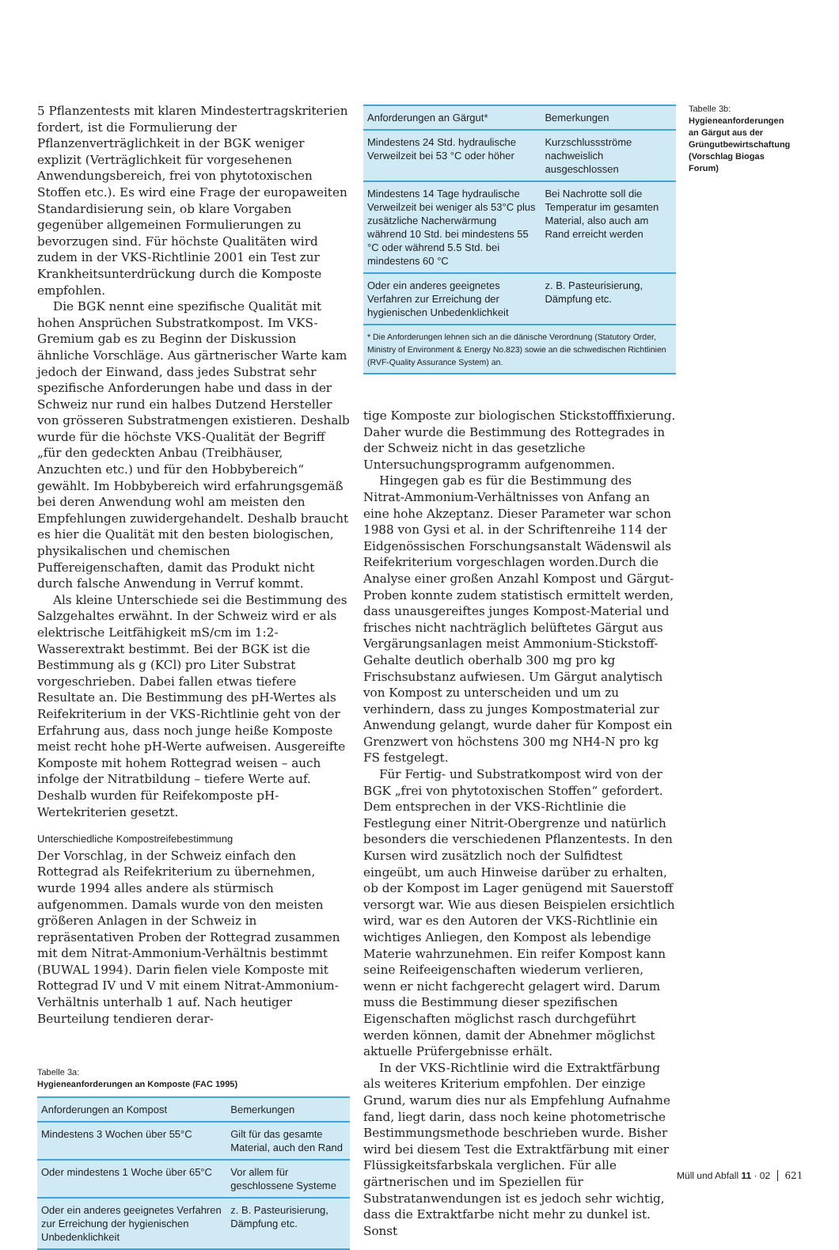5 Pflanzentests mit klaren Mindestertragskriterien fordert, ist die Formulierung der Pflanzenverträglichkeit in der BGK weniger explizit (Verträglichkeit für vorgesehenen Anwendungsbereich, frei von phytotoxischen Stoffen etc.). Es wird eine Frage der europaweiten Standardisierung sein, ob klare Vorgaben gegenüber allgemeinen Formulierungen zu bevorzugen sind. Für höchste Qualitäten wird zudem in der VKS-Richtlinie 2001 ein Test zur Krankheitsunterdrückung durch die Komposte empfohlen.
Die BGK nennt eine spezifische Qualität mit hohen Ansprüchen Substratkompost. Im VKS-Gremium gab es zu Beginn der Diskussion ähnliche Vorschläge. Aus gärtnerischer Warte kam jedoch der Einwand, dass jedes Substrat sehr spezifische Anforderungen habe und dass in der Schweiz nur rund ein halbes Dutzend Hersteller von grösseren Substratmengen existieren. Deshalb wurde für die höchste VKS-Qualität der Begriff „für den gedeckten Anbau (Treibhäuser, Anzuchten etc.) und für den Hobbybereich“ gewählt. Im Hobbybereich wird erfahrungsgemäß bei deren Anwendung wohl am meisten den Empfehlungen zuwidergehandelt. Deshalb braucht es hier die Qualität mit den besten biologischen, physikalischen und chemischen Puffereigenschaften, damit das Produkt nicht durch falsche Anwendung in Verruf kommt.
Als kleine Unterschiede sei die Bestimmung des Salzgehaltes erwähnt. In der Schweiz wird er als elektrische Leitfähigkeit mS/cm im 1:2-Wasserextrakt bestimmt. Bei der BGK ist die Bestimmung als g (KCl) pro Liter Substrat vorgeschrieben. Dabei fallen etwas tiefere Resultate an. Die Bestimmung des pH-Wertes als Reifekriterium in der VKS-Richtlinie geht von der Erfahrung aus, dass noch junge heiße Komposte meist recht hohe pH-Werte aufweisen. Ausgereifte Komposte mit hohem Rottegrad weisen – auch infolge der Nitratbildung – tiefere Werte auf. Deshalb wurden für Reifekomposte pH-Wertekriterien gesetzt.
Unterschiedliche Kompostreifebestimmung
Der Vorschlag, in der Schweiz einfach den Rottegrad als Reifekriterium zu übernehmen, wurde 1994 alles andere als stürmisch aufgenommen. Damals wurde von den meisten größeren Anlagen in der Schweiz in repräsentativen Proben der Rottegrad zusammen mit dem Nitrat-Ammonium-Verhältnis bestimmt (BUWAL 1994). Darin fielen viele Komposte mit Rottegrad IV und V mit einem Nitrat-Ammonium-Verhältnis unterhalb 1 auf. Nach heutiger Beurteilung tendieren derar-
Tabelle 3a:
Hygieneanforderungen an Komposte (FAC 1995)
| Anforderungen an Kompost | Bemerkungen |
| --- | --- |
| Mindestens 3 Wochen über 55°C | Gilt für das gesamte Material, auch den Rand |
| Oder mindestens 1 Woche über 65°C | Vor allem für geschlossene Systeme |
| Oder ein anderes geeignetes Verfahren zur Erreichung der hygienischen Unbedenklichkeit | z. B. Pasteurisierung, Dämpfung etc. |
| Anforderungen an Gärgut* | Bemerkungen |
| --- | --- |
| Mindestens 24 Std. hydraulische Verweilzeit bei 53 °C oder höher | Kurzschlussströme nachweislich ausgeschlossen |
| Mindestens 14 Tage hydraulische Verweilzeit bei weniger als 53°C plus zusätzliche Nacherwärmung während 10 Std. bei mindestens 55 °C oder während 5.5 Std. bei mindestens 60 °C | Bei Nachrotte soll die Temperatur im gesamten Material, also auch am Rand erreicht werden |
| Oder ein anderes geeignetes Verfahren zur Erreichung der hygienischen Unbedenklichkeit | z. B. Pasteurisierung, Dämpfung etc. |
| * Die Anforderungen lehnen sich an die dänische Verordnung (Statutory Order, Ministry of Environment & Energy No.823) sowie an die schwedischen Richtlinien (RVF-Quality Assurance System) an. | |
tige Komposte zur biologischen Stickstofffixierung. Daher wurde die Bestimmung des Rottegrades in der Schweiz nicht in das gesetzliche Untersuchungsprogramm aufgenommen.
Hingegen gab es für die Bestimmung des Nitrat-Ammonium-Verhältnisses von Anfang an eine hohe Akzeptanz. Dieser Parameter war schon 1988 von Gysi et al. in der Schriftenreihe 114 der Eidgenössischen Forschungsanstalt Wädenswil als Reifekriterium vorgeschlagen worden.Durch die Analyse einer großen Anzahl Kompost und Gärgut-Proben konnte zudem statistisch ermittelt werden, dass unausgereiftes junges Kompost-Material und frisches nicht nachträglich belüftetes Gärgut aus Vergärungsanlagen meist Ammonium-Stickstoff-Gehalte deutlich oberhalb 300 mg pro kg Frischsubstanz aufwiesen. Um Gärgut analytisch von Kompost zu unterscheiden und um zu verhindern, dass zu junges Kompostmaterial zur Anwendung gelangt, wurde daher für Kompost ein Grenzwert von höchstens 300 mg NH4-N pro kg FS festgelegt.
Für Fertig- und Substratkompost wird von der BGK „frei von phytotoxischen Stoffen“ gefordert. Dem entsprechen in der VKS-Richtlinie die Festlegung einer Nitrit-Obergrenze und natürlich besonders die verschiedenen Pflanzentests. In den Kursen wird zusätzlich noch der Sulfidtest eingeübt, um auch Hinweise darüber zu erhalten, ob der Kompost im Lager genügend mit Sauerstoff versorgt war. Wie aus diesen Beispielen ersichtlich wird, war es den Autoren der VKS-Richtlinie ein wichtiges Anliegen, den Kompost als lebendige Materie wahrzunehmen. Ein reifer Kompost kann seine Reifeeigenschaften wiederum verlieren, wenn er nicht fachgerecht gelagert wird. Darum muss die Bestimmung dieser spezifischen Eigenschaften möglichst rasch durchgeführt werden können, damit der Abnehmer möglichst aktuelle Prüfergebnisse erhält.
In der VKS-Richtlinie wird die Extraktfärbung als weiteres Kriterium empfohlen. Der einzige Grund, warum dies nur als Empfehlung Aufnahme fand, liegt darin, dass noch keine photometrische Bestimmungsmethode beschrieben wurde. Bisher wird bei diesem Test die Extraktfärbung mit einer Flüssigkeitsfarbskala verglichen. Für alle gärtnerischen und im Speziellen für Substratanwendungen ist es jedoch sehr wichtig, dass die Extraktfarbe nicht mehr zu dunkel ist. Sonst
Tabelle 3b:
Hygieneanforderungen an Gärgut aus der Grüngutbewirtschaftung (Vorschlag Biogas Forum)
Müll und Abfall 11 · 02 621